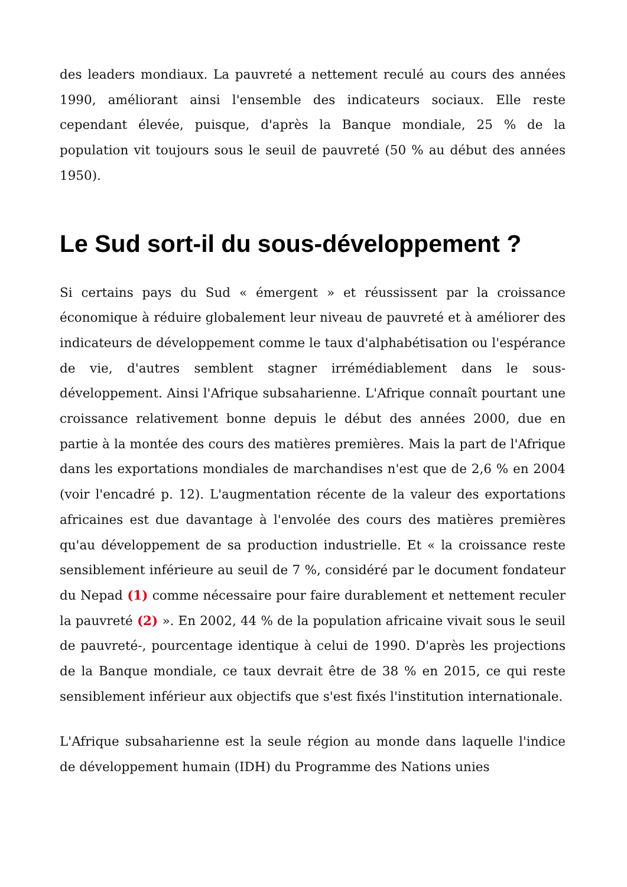des leaders mondiaux. La pauvreté a nettement reculé au cours des années 1990, améliorant ainsi l'ensemble des indicateurs sociaux. Elle reste cependant élevée, puisque, d'après la Banque mondiale, 25 % de la population vit toujours sous le seuil de pauvreté (50 % au début des années 1950).
Le Sud sort-il du sous-développement ?
Si certains pays du Sud « émergent » et réussissent par la croissance économique à réduire globalement leur niveau de pauvreté et à améliorer des indicateurs de développement comme le taux d'alphabétisation ou l'espérance de vie, d'autres semblent stagner irrémédiablement dans le sous-développement. Ainsi l'Afrique subsaharienne. L'Afrique connaît pourtant une croissance relativement bonne depuis le début des années 2000, due en partie à la montée des cours des matières premières. Mais la part de l'Afrique dans les exportations mondiales de marchandises n'est que de 2,6 % en 2004 (voir l'encadré p. 12). L'augmentation récente de la valeur des exportations africaines est due davantage à l'envolée des cours des matières premières qu'au développement de sa production industrielle. Et « la croissance reste sensiblement inférieure au seuil de 7 %, considéré par le document fondateur du Nepad (1) comme nécessaire pour faire durablement et nettement reculer la pauvreté (2) ». En 2002, 44 % de la population africaine vivait sous le seuil de pauvreté-, pourcentage identique à celui de 1990. D'après les projections de la Banque mondiale, ce taux devrait être de 38 % en 2015, ce qui reste sensiblement inférieur aux objectifs que s'est fixés l'institution internationale.
L'Afrique subsaharienne est la seule région au monde dans laquelle l'indice de développement humain (IDH) du Programme des Nations unies